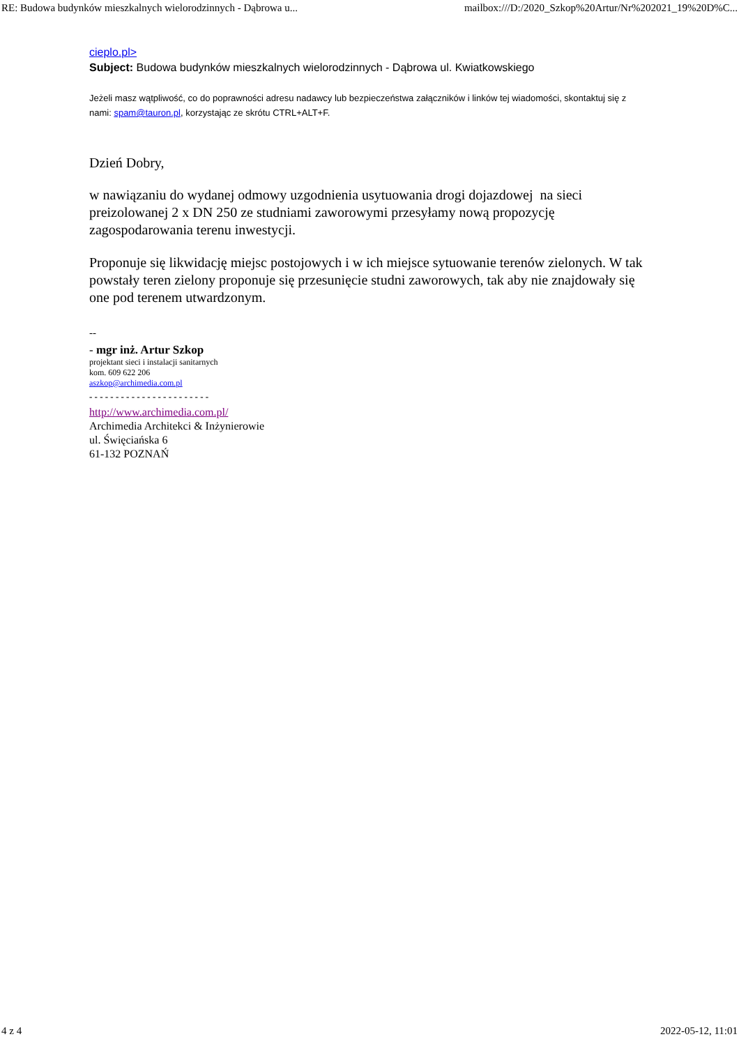RE: Budowa budynków mieszkalnych wielorodzinnych - Dąbrowa u... mailbox:///D:/2020_Szkop%20Artur/Nr%202021_19%20D%C...
cieplo.pl>
Subject: Budowa budynków mieszkalnych wielorodzinnych - Dąbrowa ul. Kwiatkowskiego
Jeżeli masz wątpliwość, co do poprawności adresu nadawcy lub bezpieczeństwa załączników i linków tej wiadomości, skontaktuj się z nami: spam@tauron.pl, korzystając ze skrótu CTRL+ALT+F.
Dzień Dobry,
w nawiązaniu do wydanej odmowy uzgodnienia usytuowania drogi dojazdowej na sieci preizolowanej 2 x DN 250 ze studniami zaworowymi przesyłamy nową propozycję zagospodarowania terenu inwestycji.
Proponuje się likwidację miejsc postojowych i w ich miejsce sytuowanie terenów zielonych. W tak powstały teren zielony proponuje się przesunięcie studni zaworowych, tak aby nie znajdowały się one pod terenem utwardzonym.
--
- mgr inż. Artur Szkop
projektant sieci i instalacji sanitarnych
kom. 609 622 206
aszkop@archimedia.com.pl
- - - - - - - - - - - - - - - - - - - - - - -
http://www.archimedia.com.pl/
Archimedia Architekci & Inżynierowie
ul. Święciańska 6
61-132 POZNAŃ
4 z 4 2022-05-12, 11:01